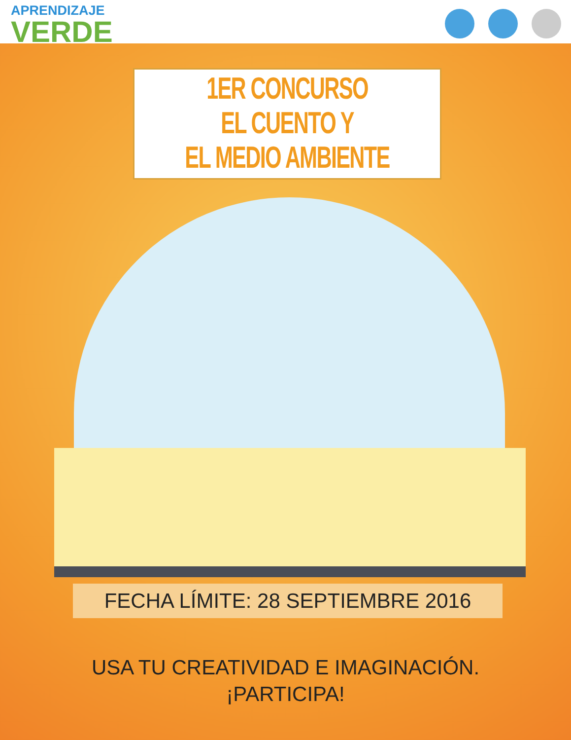APRENDIZAJE
VERDE
1ER CONCURSO
EL CUENTO Y
EL MEDIO AMBIENTE
FECHA LÍMITE: 28 SEPTIEMBRE 2016
USA TU CREATIVIDAD E IMAGINACIÓN.
¡PARTICIPA!